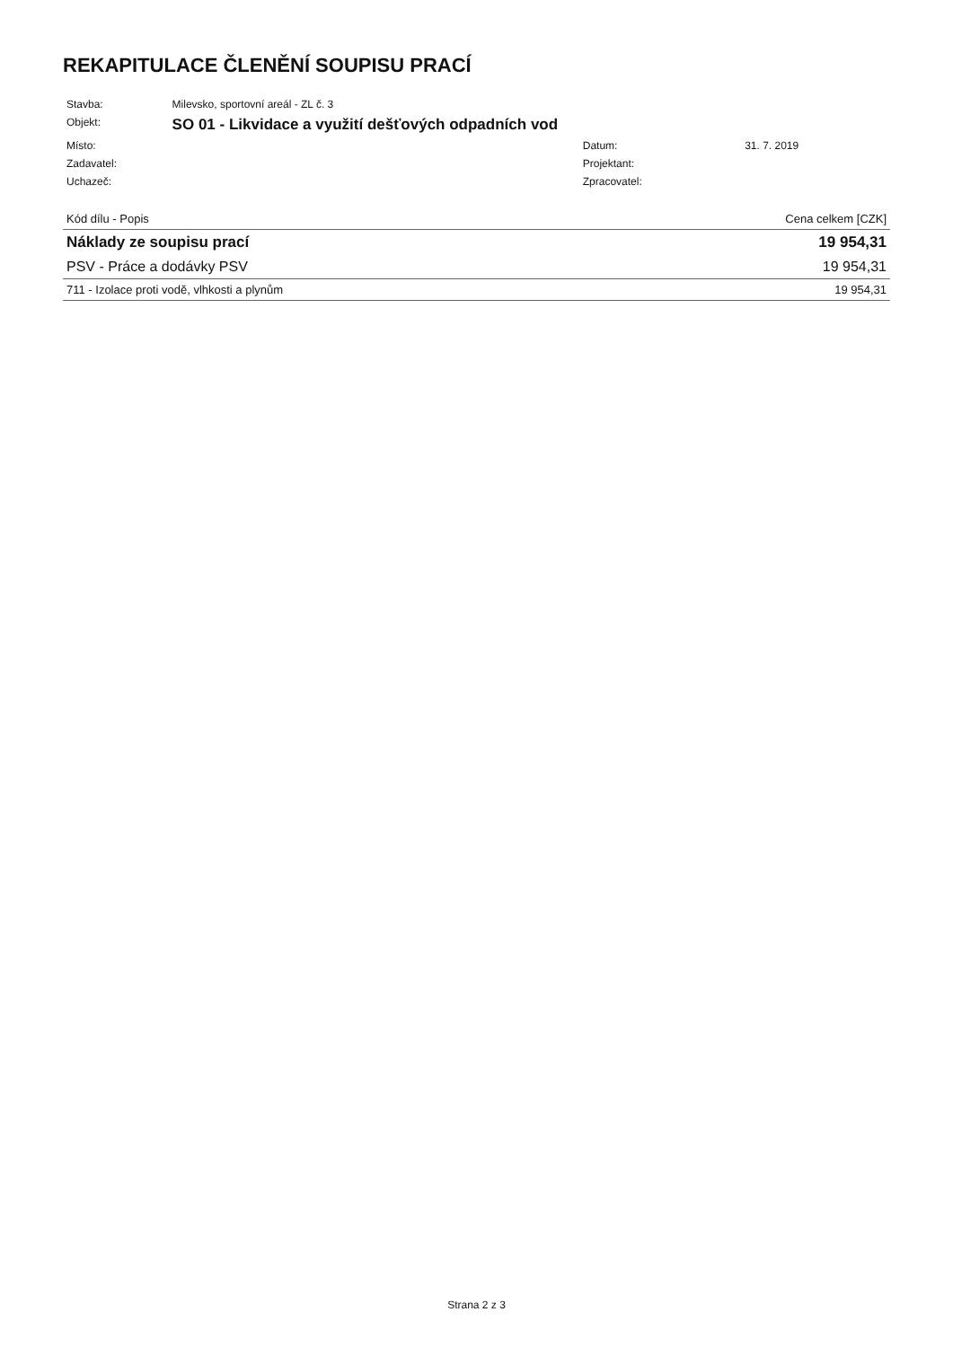REKAPITULACE ČLENĚNÍ SOUPISU PRACÍ
| Stavba: | Milevsko, sportovní areál - ZL č. 3 | | |
| Objekt: | SO 01 - Likvidace a využití dešťových odpadních vod | | |
| Místo: | | Datum: | 31. 7. 2019 |
| Zadavatel: | | Projektant: | |
| Uchazeč: | | Zpracovatel: | |
| Kód dílu - Popis | Cena celkem [CZK] |
| --- | --- |
| Náklady ze soupisu prací | 19 954,31 |
| PSV - Práce a dodávky PSV | 19 954,31 |
| 711 - Izolace proti vodě, vlhkosti a plynům | 19 954,31 |
Strana 2 z 3